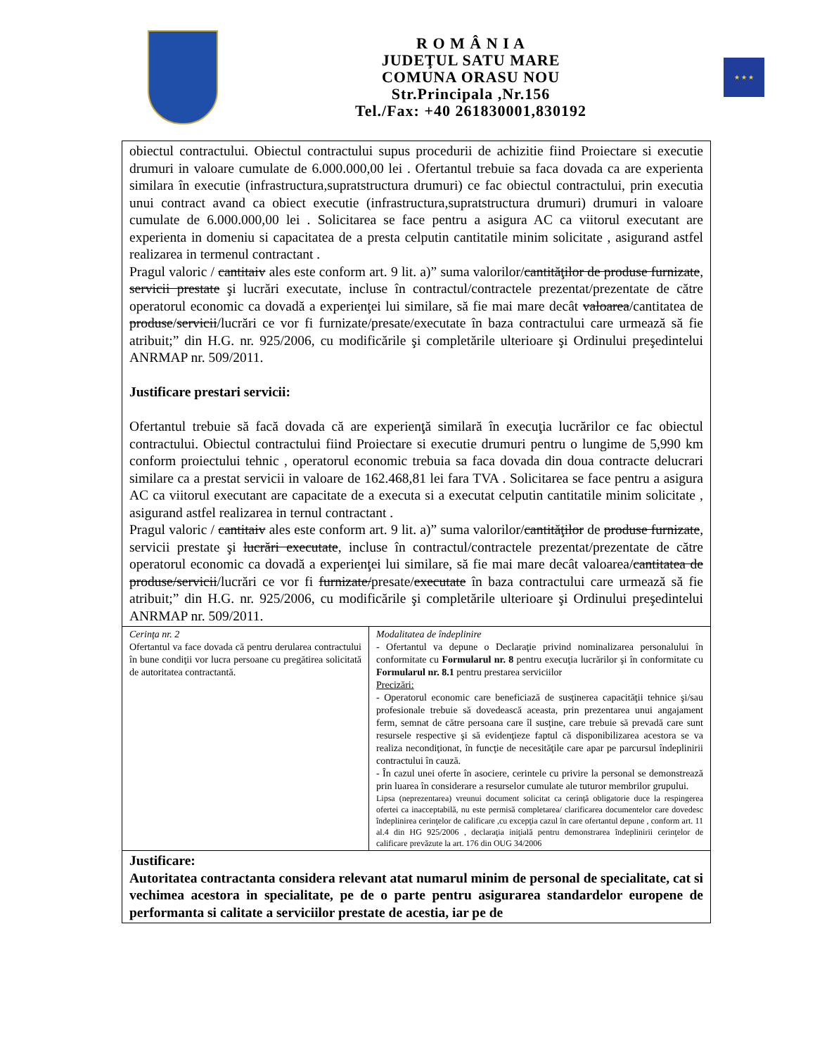R O M Â N I A
JUDEŢUL SATU MARE
COMUNA ORASU NOU
Str.Principala ,Nr.156
Tel./Fax: +40 261830001,830192
★ ★ ★
| obiectul contractului. Obiectul contractului supus procedurii de achizitie fiind Proiectare si executie drumuri in valoare cumulate de 6.000.000,00 lei . Ofertantul trebuie sa faca dovada ca are experienta similara în executie (infrastructura,supratstructura drumuri) ce fac obiectul contractului, prin executia unui contract avand ca obiect executie (infrastructura,supratstructura drumuri) drumuri in valoare cumulate de 6.000.000,00 lei . Solicitarea se face pentru a asigura AC ca viitorul executant are experienta in domeniu si capacitatea de a presta celputin cantitatile minim solicitate , asigurand astfel realizarea in termenul contractant . Pragul valoric / cantitaiv ales este conform art. 9 lit. a)” suma valorilor/ cantităţilor de produse furnizate , servicii prestate şi lucrări executate, incluse în contractul/contractele prezentat/prezentate de către operatorul economic ca dovadă a experienţei lui similare, să fie mai mare decât valoarea /cantitatea de produse / servicii /lucrări ce vor fi furnizate/presate/executate în baza contractului care urmează să fie atribuit;” din H.G. nr. 925/2006, cu modificările şi completările ulterioare şi Ordinului preşedintelui ANRMAP nr. 509/2011. Justificare prestari servicii: Ofertantul trebuie să facă dovada că are experienţă similară în execuţia lucrărilor ce fac obiectul contractului. Obiectul contractului fiind Proiectare si executie drumuri pentru o lungime de 5,990 km conform proiectului tehnic , operatorul economic trebuia sa faca dovada din doua contracte delucrari similare ca a prestat servicii in valoare de 162.468,81 lei fara TVA . Solicitarea se face pentru a asigura AC ca viitorul executant are capacitate de a executa si a executat celputin cantitatile minim solicitate , asigurand astfel realizarea in ternul contractant . Pragul valoric / cantitaiv ales este conform art. 9 lit. a)” suma valorilor/ cantităţilor de produse furnizate , servicii prestate şi lucrări executate , incluse în contractul/contractele prezentat/prezentate de către operatorul economic ca dovadă a experienţei lui similare, să fie mai mare decât valoarea/ cantitatea de produse/servicii /lucrări ce vor fi furnizate/ presate/ executate în baza contractului care urmează să fie atribuit;” din H.G. nr. 925/2006, cu modificările şi completările ulterioare şi Ordinului preşedintelui ANRMAP nr. 509/2011. | |
| Cerinţa nr. 2 Ofertantul va face dovada că pentru derularea contractului în bune condiţii vor lucra persoane cu pregătirea solicitată de autoritatea contractantă. | Modalitatea de îndeplinire - Ofertantul va depune o Declaraţie privind nominalizarea personalului în conformitate cu Formularul nr. 8 pentru execuţia lucrărilor şi în conformitate cu Formularul nr. 8.1 pentru prestarea serviciilor Precizări: - Operatorul economic care beneficiază de susţinerea capacităţii tehnice şi/sau profesionale trebuie să dovedească aceasta, prin prezentarea unui angajament ferm, semnat de către persoana care îl susţine, care trebuie să prevadă care sunt resursele respective şi să evidenţieze faptul că disponibilizarea acestora se va realiza necondiţionat, în funcţie de necesităţile care apar pe parcursul îndeplinirii contractului în cauză. - În cazul unei oferte în asociere, cerintele cu privire la personal se demonstrează prin luarea în considerare a resurselor cumulate ale tuturor membrilor grupului. Lipsa (neprezentarea) vreunui document solicitat ca cerinţă obligatorie duce la respingerea ofertei ca inacceptabilă, nu este permisă completarea/ clarificarea documentelor care dovedesc îndeplinirea cerinţelor de calificare ,cu excepţia cazul în care ofertantul depune , conform art. 11 al.4 din HG 925/2006 , declaraţia iniţială pentru demonstrarea îndeplinirii cerinţelor de calificare prevăzute la art. 176 din OUG 34/2006 |
| Justificare: Autoritatea contractanta considera relevant atat numarul minim de personal de specialitate, cat si vechimea acestora in specialitate, pe de o parte pentru asigurarea standardelor europene de performanta si calitate a serviciilor prestate de acestia, iar pe de | |